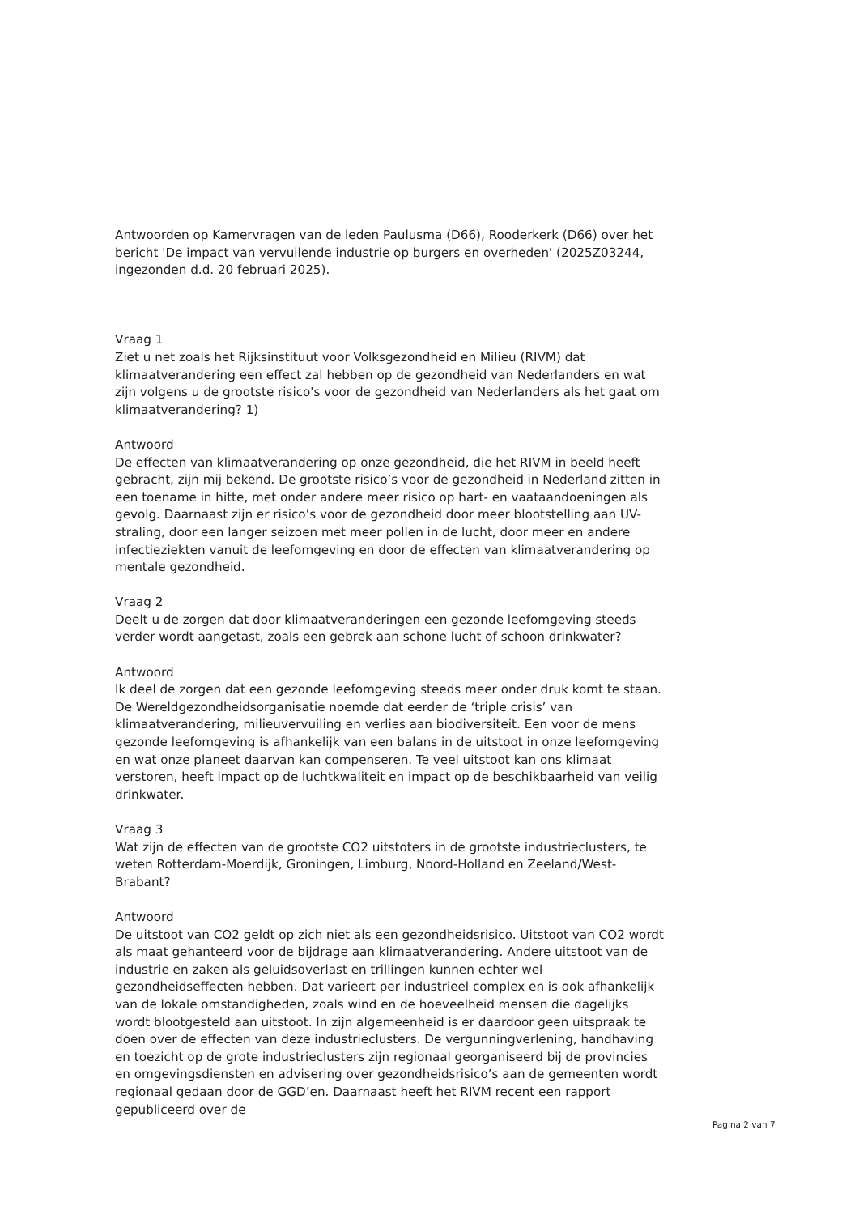Antwoorden op Kamervragen van de leden Paulusma (D66), Rooderkerk (D66) over het bericht 'De impact van vervuilende industrie op burgers en overheden' (2025Z03244, ingezonden d.d. 20 februari 2025).
Vraag 1
Ziet u net zoals het Rijksinstituut voor Volksgezondheid en Milieu (RIVM) dat klimaatverandering een effect zal hebben op de gezondheid van Nederlanders en wat zijn volgens u de grootste risico's voor de gezondheid van Nederlanders als het gaat om klimaatverandering? 1)
Antwoord
De effecten van klimaatverandering op onze gezondheid, die het RIVM in beeld heeft gebracht, zijn mij bekend. De grootste risico’s voor de gezondheid in Nederland zitten in een toename in hitte, met onder andere meer risico op hart- en vaataandoeningen als gevolg. Daarnaast zijn er risico’s voor de gezondheid door meer blootstelling aan UV-straling, door een langer seizoen met meer pollen in de lucht, door meer en andere infectieziekten vanuit de leefomgeving en door de effecten van klimaatverandering op mentale gezondheid.
Vraag 2
Deelt u de zorgen dat door klimaatveranderingen een gezonde leefomgeving steeds verder wordt aangetast, zoals een gebrek aan schone lucht of schoon drinkwater?
Antwoord
Ik deel de zorgen dat een gezonde leefomgeving steeds meer onder druk komt te staan. De Wereldgezondheidsorganisatie noemde dat eerder de ‘triple crisis’ van klimaatverandering, milieuvervuiling en verlies aan biodiversiteit. Een voor de mens gezonde leefomgeving is afhankelijk van een balans in de uitstoot in onze leefomgeving en wat onze planeet daarvan kan compenseren. Te veel uitstoot kan ons klimaat verstoren, heeft impact op de luchtkwaliteit en impact op de beschikbaarheid van veilig drinkwater.
Vraag 3
Wat zijn de effecten van de grootste CO2 uitstoters in de grootste industrieclusters, te weten Rotterdam-Moerdijk, Groningen, Limburg, Noord-Holland en Zeeland/West-Brabant?
Antwoord
De uitstoot van CO2 geldt op zich niet als een gezondheidsrisico. Uitstoot van CO2 wordt als maat gehanteerd voor de bijdrage aan klimaatverandering. Andere uitstoot van de industrie en zaken als geluidsoverlast en trillingen kunnen echter wel gezondheidseffecten hebben. Dat varieert per industrieel complex en is ook afhankelijk van de lokale omstandigheden, zoals wind en de hoeveelheid mensen die dagelijks wordt blootgesteld aan uitstoot. In zijn algemeenheid is er daardoor geen uitspraak te doen over de effecten van deze industrieclusters. De vergunningverlening, handhaving en toezicht op de grote industrieclusters zijn regionaal georganiseerd bij de provincies en omgevingsdiensten en advisering over gezondheidsrisico’s aan de gemeenten wordt regionaal gedaan door de GGD’en. Daarnaast heeft het RIVM recent een rapport gepubliceerd over de
Pagina 2 van 7